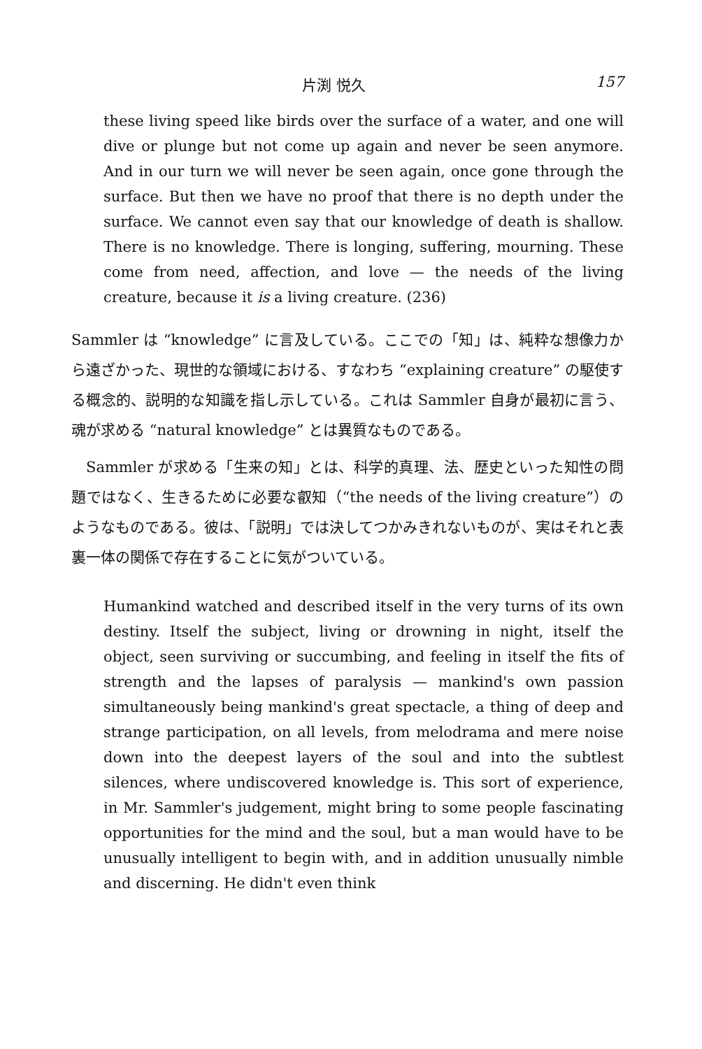片渕 悦久 157
these living speed like birds over the surface of a water, and one will dive or plunge but not come up again and never be seen anymore. And in our turn we will never be seen again, once gone through the surface. But then we have no proof that there is no depth under the surface. We cannot even say that our knowledge of death is shallow. There is no knowledge. There is longing, suffering, mourning. These come from need, affection, and love — the needs of the living creature, because it is a living creature. (236)
Sammler は “knowledge” に言及している。ここでの「知」は、純粋な想像力から遠ざかった、現世的な領域における、すなわち “explaining creature” の駆使する概念的、説明的な知識を指し示している。これは Sammler 自身が最初に言う、魂が求める “natural knowledge” とは異質なものである。
Sammler が求める「生来の知」とは、科学的真理、法、歴史といった知性の問題ではなく、生きるために必要な叡知（“the needs of the living creature”）のようなものである。彼は、「説明」では決してつかみきれないものが、実はそれと表裏一体の関係で存在することに気がついている。
Humankind watched and described itself in the very turns of its own destiny. Itself the subject, living or drowning in night, itself the object, seen surviving or succumbing, and feeling in itself the fits of strength and the lapses of paralysis — mankind's own passion simultaneously being mankind's great spectacle, a thing of deep and strange participation, on all levels, from melodrama and mere noise down into the deepest layers of the soul and into the subtlest silences, where undiscovered knowledge is. This sort of experience, in Mr. Sammler's judgement, might bring to some people fascinating opportunities for the mind and the soul, but a man would have to be unusually intelligent to begin with, and in addition unusually nimble and discerning. He didn't even think